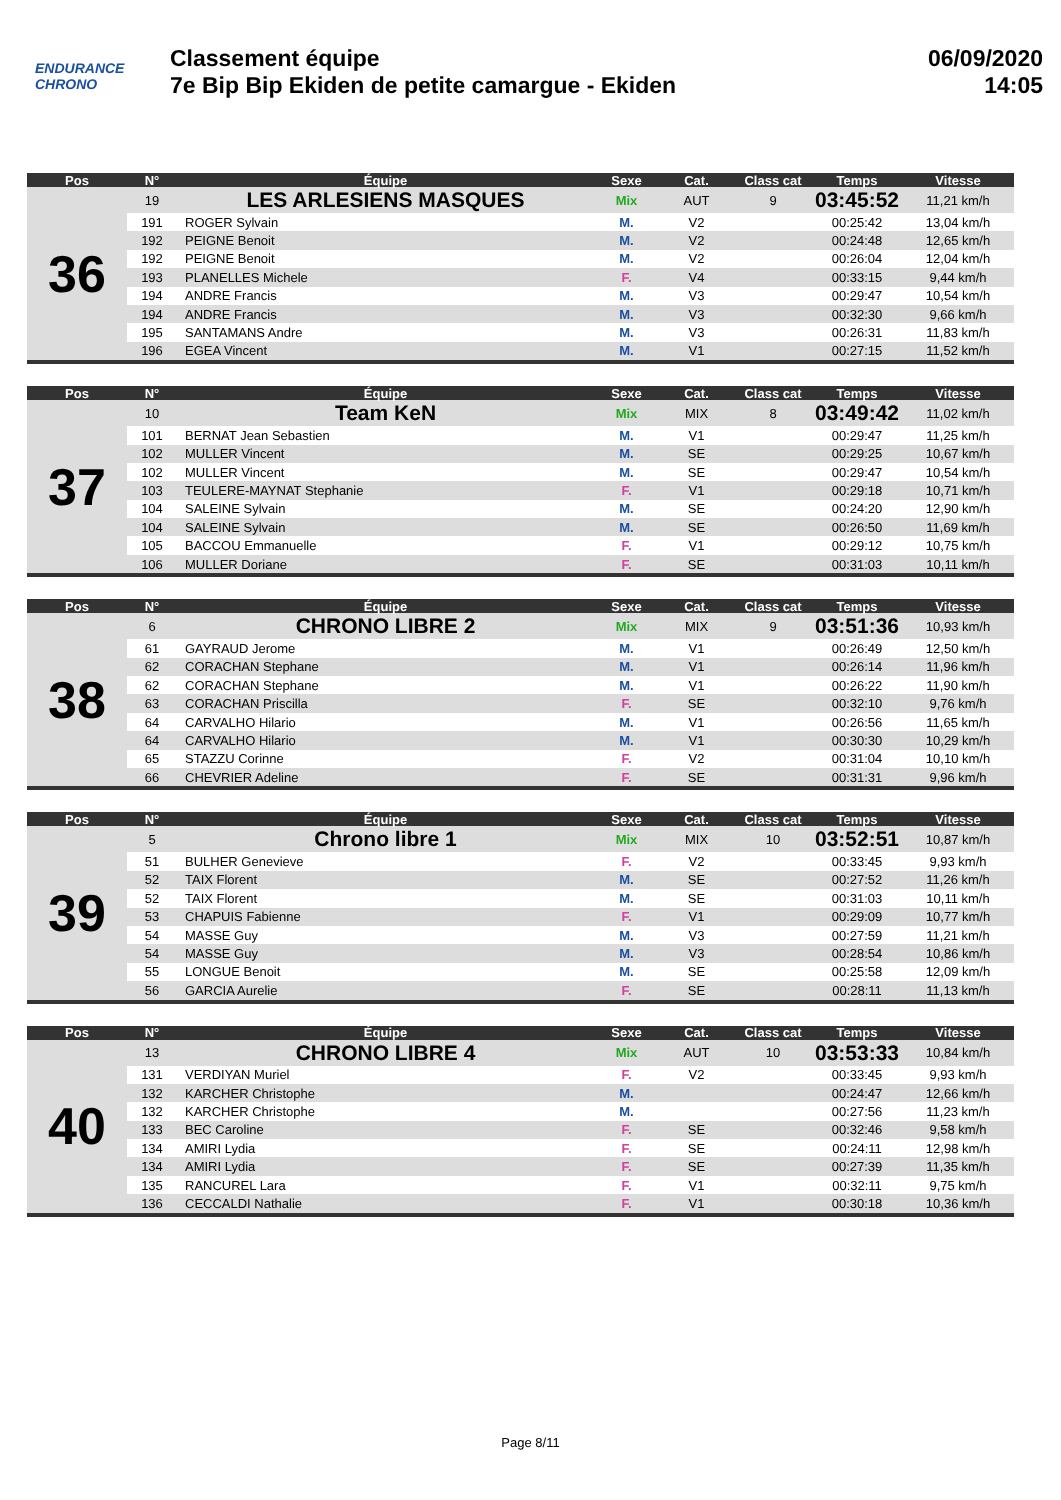ENDURANCE
CHRONO
Classement équipe
7e Bip Bip Ekiden de petite camargue - Ekiden
06/09/2020
14:05
| Pos | N° | Équipe | Sexe | Cat. | Class cat | Temps | Vitesse |
| --- | --- | --- | --- | --- | --- | --- | --- |
| 36 | 19 | LES ARLESIENS MASQUES | Mix | AUT | 9 | 03:45:52 | 11,21 km/h |
| | 191 | ROGER Sylvain | M. | V2 | | 00:25:42 | 13,04 km/h |
| | 192 | PEIGNE Benoit | M. | V2 | | 00:24:48 | 12,65 km/h |
| | 192 | PEIGNE Benoit | M. | V2 | | 00:26:04 | 12,04 km/h |
| | 193 | PLANELLES Michele | F. | V4 | | 00:33:15 | 9,44 km/h |
| | 194 | ANDRE Francis | M. | V3 | | 00:29:47 | 10,54 km/h |
| | 194 | ANDRE Francis | M. | V3 | | 00:32:30 | 9,66 km/h |
| | 195 | SANTAMANS Andre | M. | V3 | | 00:26:31 | 11,83 km/h |
| | 196 | EGEA Vincent | M. | V1 | | 00:27:15 | 11,52 km/h |
| Pos | N° | Équipe | Sexe | Cat. | Class cat | Temps | Vitesse |
| --- | --- | --- | --- | --- | --- | --- | --- |
| 37 | 10 | Team KeN | Mix | MIX | 8 | 03:49:42 | 11,02 km/h |
| | 101 | BERNAT Jean Sebastien | M. | V1 | | 00:29:47 | 11,25 km/h |
| | 102 | MULLER Vincent | M. | SE | | 00:29:25 | 10,67 km/h |
| | 102 | MULLER Vincent | M. | SE | | 00:29:47 | 10,54 km/h |
| | 103 | TEULERE-MAYNAT Stephanie | F. | V1 | | 00:29:18 | 10,71 km/h |
| | 104 | SALEINE Sylvain | M. | SE | | 00:24:20 | 12,90 km/h |
| | 104 | SALEINE Sylvain | M. | SE | | 00:26:50 | 11,69 km/h |
| | 105 | BACCOU Emmanuelle | F. | V1 | | 00:29:12 | 10,75 km/h |
| | 106 | MULLER Doriane | F. | SE | | 00:31:03 | 10,11 km/h |
| Pos | N° | Équipe | Sexe | Cat. | Class cat | Temps | Vitesse |
| --- | --- | --- | --- | --- | --- | --- | --- |
| 38 | 6 | CHRONO LIBRE 2 | Mix | MIX | 9 | 03:51:36 | 10,93 km/h |
| | 61 | GAYRAUD Jerome | M. | V1 | | 00:26:49 | 12,50 km/h |
| | 62 | CORACHAN Stephane | M. | V1 | | 00:26:14 | 11,96 km/h |
| | 62 | CORACHAN Stephane | M. | V1 | | 00:26:22 | 11,90 km/h |
| | 63 | CORACHAN Priscilla | F. | SE | | 00:32:10 | 9,76 km/h |
| | 64 | CARVALHO Hilario | M. | V1 | | 00:26:56 | 11,65 km/h |
| | 64 | CARVALHO Hilario | M. | V1 | | 00:30:30 | 10,29 km/h |
| | 65 | STAZZU Corinne | F. | V2 | | 00:31:04 | 10,10 km/h |
| | 66 | CHEVRIER Adeline | F. | SE | | 00:31:31 | 9,96 km/h |
| Pos | N° | Équipe | Sexe | Cat. | Class cat | Temps | Vitesse |
| --- | --- | --- | --- | --- | --- | --- | --- |
| 39 | 5 | Chrono libre 1 | Mix | MIX | 10 | 03:52:51 | 10,87 km/h |
| | 51 | BULHER Genevieve | F. | V2 | | 00:33:45 | 9,93 km/h |
| | 52 | TAIX Florent | M. | SE | | 00:27:52 | 11,26 km/h |
| | 52 | TAIX Florent | M. | SE | | 00:31:03 | 10,11 km/h |
| | 53 | CHAPUIS Fabienne | F. | V1 | | 00:29:09 | 10,77 km/h |
| | 54 | MASSE Guy | M. | V3 | | 00:27:59 | 11,21 km/h |
| | 54 | MASSE Guy | M. | V3 | | 00:28:54 | 10,86 km/h |
| | 55 | LONGUE Benoit | M. | SE | | 00:25:58 | 12,09 km/h |
| | 56 | GARCIA Aurelie | F. | SE | | 00:28:11 | 11,13 km/h |
| Pos | N° | Équipe | Sexe | Cat. | Class cat | Temps | Vitesse |
| --- | --- | --- | --- | --- | --- | --- | --- |
| 40 | 13 | CHRONO LIBRE 4 | Mix | AUT | 10 | 03:53:33 | 10,84 km/h |
| | 131 | VERDIYAN Muriel | F. | V2 | | 00:33:45 | 9,93 km/h |
| | 132 | KARCHER Christophe | M. | | | 00:24:47 | 12,66 km/h |
| | 132 | KARCHER Christophe | M. | | | 00:27:56 | 11,23 km/h |
| | 133 | BEC Caroline | F. | SE | | 00:32:46 | 9,58 km/h |
| | 134 | AMIRI Lydia | F. | SE | | 00:24:11 | 12,98 km/h |
| | 134 | AMIRI Lydia | F. | SE | | 00:27:39 | 11,35 km/h |
| | 135 | RANCUREL Lara | F. | V1 | | 00:32:11 | 9,75 km/h |
| | 136 | CECCALDI Nathalie | F. | V1 | | 00:30:18 | 10,36 km/h |
Page 8/11